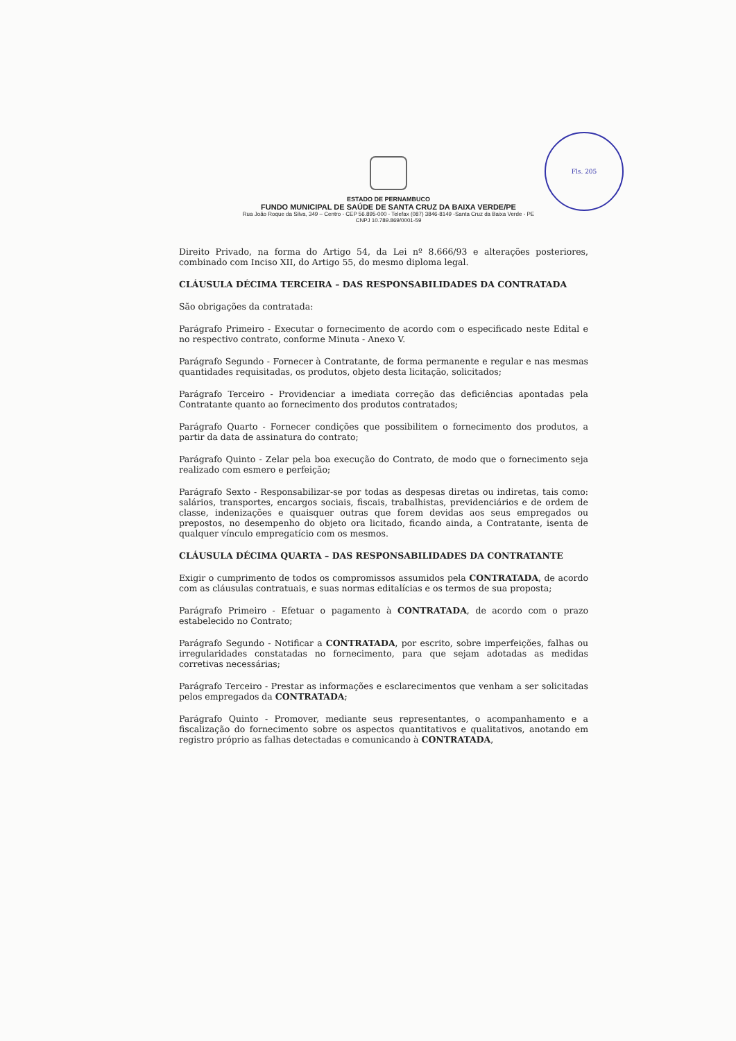Fls. 205
ESTADO DE PERNAMBUCO
FUNDO MUNICIPAL DE SAÚDE DE SANTA CRUZ DA BAIXA VERDE/PE
Rua João Roque da Silva, 349 – Centro - CEP 56.895-000 - Telefax (087) 3846-8149 -Santa Cruz da Baixa Verde - PE
CNPJ 10.789.869/0001-59
Direito Privado, na forma do Artigo 54, da Lei nº 8.666/93 e alterações posteriores, combinado com Inciso XII, do Artigo 55, do mesmo diploma legal.
CLÁUSULA DÉCIMA TERCEIRA – DAS RESPONSABILIDADES DA CONTRATADA
São obrigações da contratada:
Parágrafo Primeiro - Executar o fornecimento de acordo com o especificado neste Edital e no respectivo contrato, conforme Minuta - Anexo V.
Parágrafo Segundo - Fornecer à Contratante, de forma permanente e regular e nas mesmas quantidades requisitadas, os produtos, objeto desta licitação, solicitados;
Parágrafo Terceiro - Providenciar a imediata correção das deficiências apontadas pela Contratante quanto ao fornecimento dos produtos contratados;
Parágrafo Quarto - Fornecer condições que possibilitem o fornecimento dos produtos, a partir da data de assinatura do contrato;
Parágrafo Quinto - Zelar pela boa execução do Contrato, de modo que o fornecimento seja realizado com esmero e perfeição;
Parágrafo Sexto - Responsabilizar-se por todas as despesas diretas ou indiretas, tais como: salários, transportes, encargos sociais, fiscais, trabalhistas, previdenciários e de ordem de classe, indenizações e quaisquer outras que forem devidas aos seus empregados ou prepostos, no desempenho do objeto ora licitado, ficando ainda, a Contratante, isenta de qualquer vínculo empregatício com os mesmos.
CLÁUSULA DÉCIMA QUARTA – DAS RESPONSABILIDADES DA CONTRATANTE
Exigir o cumprimento de todos os compromissos assumidos pela CONTRATADA, de acordo com as cláusulas contratuais, e suas normas editalícias e os termos de sua proposta;
Parágrafo Primeiro - Efetuar o pagamento à CONTRATADA, de acordo com o prazo estabelecido no Contrato;
Parágrafo Segundo - Notificar a CONTRATADA, por escrito, sobre imperfeições, falhas ou irregularidades constatadas no fornecimento, para que sejam adotadas as medidas corretivas necessárias;
Parágrafo Terceiro - Prestar as informações e esclarecimentos que venham a ser solicitadas pelos empregados da CONTRATADA;
Parágrafo Quinto - Promover, mediante seus representantes, o acompanhamento e a fiscalização do fornecimento sobre os aspectos quantitativos e qualitativos, anotando em registro próprio as falhas detectadas e comunicando à CONTRATADA,